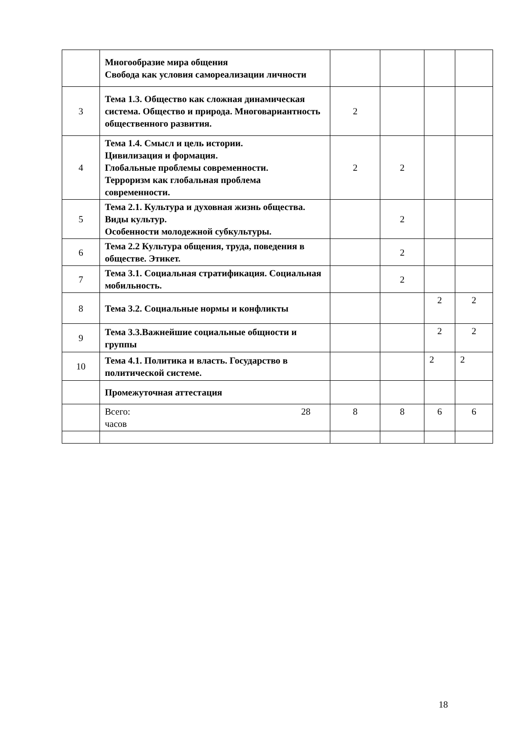| | Многообразие мира общения Свобода как условия самореализации личности | | | | |
| 3 | Тема 1.3. Общество как сложная динамическая система. Общество и природа. Многовариантность общественного развития. | 2 | | | |
| 4 | Тема 1.4. Смысл и цель истории. Цивилизация и формация. Глобальные проблемы современности. Терроризм как глобальная проблема современности. | 2 | 2 | | |
| 5 | Тема 2.1. Культура и духовная жизнь общества. Виды культур. Особенности молодежной субкультуры. | | 2 | | |
| 6 | Тема 2.2 Культура общения, труда, поведения в обществе. Этикет. | | 2 | | |
| 7 | Тема 3.1. Социальная стратификация. Социальная мобильность. | | 2 | | |
| 8 | Тема 3.2. Социальные нормы и конфликты | | | 2 | 2 |
| 9 | Тема 3.3.Важнейшие социальные общности и группы | | | 2 | 2 |
| 10 | Тема 4.1. Политика и власть. Государство в политической системе. | | | 2 | 2 |
| | Промежуточная аттестация | | | | |
| | 28 Всего: часов | 8 | 8 | 6 | 6 |
18